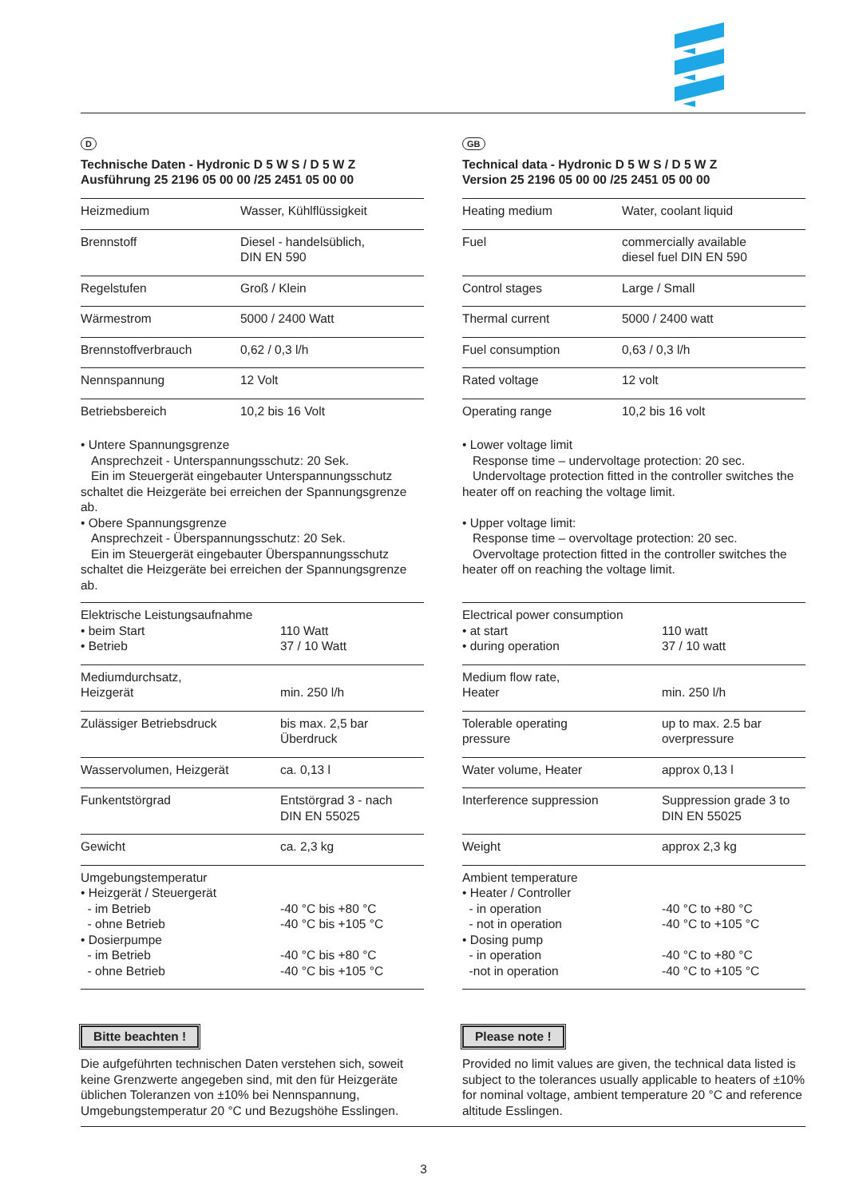D
Technische Daten - Hydronic D 5 W S / D 5 W Z
Ausführung 25 2196 05 00 00 /25 2451 05 00 00
| Heizmedium | Wasser, Kühlflüssigkeit |
| Brennstoff | Diesel - handelsüblich, DIN EN 590 |
| Regelstufen | Groß / Klein |
| Wärmestrom | 5000 / 2400 Watt |
| Brennstoffverbrauch | 0,62 / 0,3 l/h |
| Nennspannung | 12 Volt |
| Betriebsbereich | 10,2 bis 16 Volt |
• Untere Spannungsgrenze
Ansprechzeit - Unterspannungsschutz: 20 Sek.
Ein im Steuergerät eingebauter Unterspannungsschutz schaltet die Heizgeräte bei erreichen der Spannungsgrenze ab.
• Obere Spannungsgrenze
Ansprechzeit - Überspannungsschutz: 20 Sek.
Ein im Steuergerät eingebauter Überspannungsschutz schaltet die Heizgeräte bei erreichen der Spannungsgrenze ab.
| Elektrische Leistungsaufnahme • beim Start • Betrieb | 110 Watt 37 / 10 Watt |
| Mediumdurchsatz, Heizgerät | min. 250 l/h |
| Zulässiger Betriebsdruck | bis max. 2,5 bar Überdruck |
| Wasservolumen, Heizgerät | ca. 0,13 l |
| Funkentstörgrad | Entstörgrad 3 - nach DIN EN 55025 |
| Gewicht | ca. 2,3 kg |
| Umgebungstemperatur • Heizgerät / Steuergerät - im Betrieb - ohne Betrieb • Dosierpumpe - im Betrieb - ohne Betrieb | -40 °C bis +80 °C -40 °C bis +105 °C -40 °C bis +80 °C -40 °C bis +105 °C |
Bitte beachten !
Die aufgeführten technischen Daten verstehen sich, soweit keine Grenzwerte angegeben sind, mit den für Heizgeräte üblichen Toleranzen von ±10% bei Nennspannung, Umgebungstemperatur 20 °C und Bezugshöhe Esslingen.
GB
Technical data - Hydronic D 5 W S / D 5 W Z
Version 25 2196 05 00 00 /25 2451 05 00 00
| Heating medium | Water, coolant liquid |
| Fuel | commercially available diesel fuel DIN EN 590 |
| Control stages | Large / Small |
| Thermal current | 5000 / 2400 watt |
| Fuel consumption | 0,63 / 0,3 l/h |
| Rated voltage | 12 volt |
| Operating range | 10,2 bis 16 volt |
• Lower voltage limit
Response time – undervoltage protection: 20 sec.
Undervoltage protection fitted in the controller switches the heater off on reaching the voltage limit.
• Upper voltage limit:
Response time – overvoltage protection: 20 sec.
Overvoltage protection fitted in the controller switches the heater off on reaching the voltage limit.
| Electrical power consumption • at start • during operation | 110 watt 37 / 10 watt |
| Medium flow rate, Heater | min. 250 l/h |
| Tolerable operating pressure | up to max. 2.5 bar overpressure |
| Water volume, Heater | approx 0,13 l |
| Interference suppression | Suppression grade 3 to DIN EN 55025 |
| Weight | approx 2,3 kg |
| Ambient temperature • Heater / Controller - in operation - not in operation • Dosing pump - in operation -not in operation | -40 °C to +80 °C -40 °C to +105 °C -40 °C to +80 °C -40 °C to +105 °C |
Please note !
Provided no limit values are given, the technical data listed is subject to the tolerances usually applicable to heaters of ±10% for nominal voltage, ambient temperature 20 °C and reference altitude Esslingen.
3